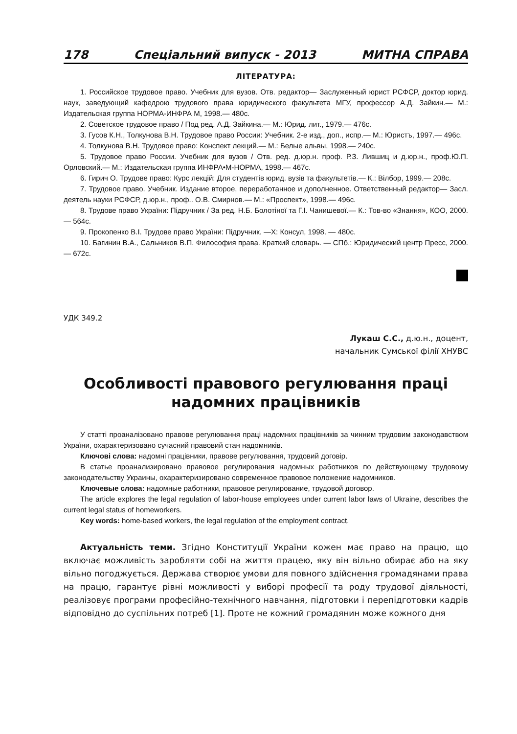178 Спеціальний випуск - 2013 МИТНА СПРАВА
ЛІТЕРАТУРА:
1. Российское трудовое право. Учебник для вузов. Отв. редактор— Заслуженный юрист РСФСР, доктор юрид. наук, заведующий кафедрою трудового права юридического факультета МГУ, профессор А.Д. Зайкин.— М.: Издательская группа НОРМА-ИНФРА М, 1998.— 480с.
2. Советское трудовое право / Под ред. А.Д. Зайкина.— М.: Юрид. лит., 1979.— 476с.
3. Гусов К.Н., Толкунова В.Н. Трудовое право России: Учебник. 2-е изд., доп., испр.— М.: Юристъ, 1997.— 496с.
4. Толкунова В.Н. Трудовое право: Конспект лекций.— М.: Белые альвы, 1998.— 240с.
5. Трудовое право России. Учебник для вузов / Отв. ред. д.юр.н. проф. Р.З. Лившиц и д.юр.н., проф.Ю.П. Орловский.— М.: Издательская группа ИНФРА•М-НОРМА, 1998.— 467с.
6. Гирич О. Трудове право: Курс лекцій: Для студентів юрид. вузів та факультетів.— К.: Вілбор, 1999.— 208с.
7. Трудовое право. Учебник. Издание второе, переработанное и дополненное. Ответственный редактор— Засл. деятель науки РСФСР, д.юр.н., проф.. О.В. Смирнов.— М.: «Проспект», 1998.— 496с.
8. Трудове право України: Підручник / За ред. Н.Б. Болотіної та Г.І. Чанишевої.— К.: Тов-во «Знання», КОО, 2000.— 564с.
9. Прокопенко В.І. Трудове право України: Підручник. —Х: Консул, 1998. — 480с.
10. Багинин В.А., Сальников В.П. Философия права. Краткий словарь. — СПб.: Юридический центр Пресс, 2000. — 672с.
УДК 349.2
Лукаш С.С., д.ю.н., доцент,
начальник Сумської філії ХНУВС
Особливості правового регулювання праці надомних працівників
У статті проаналізовано правове регулювання праці надомних працівників за чинним трудовим законодавством України, охарактеризовано сучасний правовий стан надомників.
Ключові слова: надомні працівники, правове регулювання, трудовий договір.
В статье проанализировано правовое регулирования надомных работников по действующему трудовому законодательству Украины, охарактеризировано современное правовое положение надомников.
Ключевые слова: надомные работники, правовое регулирование, трудовой договор.
The article explores the legal regulation of labor-house employees under current labor laws of Ukraine, describes the current legal status of homeworkers.
Key words: home-based workers, the legal regulation of the employment contract.
Актуальність теми. Згідно Конституції України кожен має право на працю, що включає можливість заробляти собі на життя працею, яку він вільно обирає або на яку вільно погоджується. Держава створює умови для повного здійснення громадянами права на працю, гарантує рівні можливості у виборі професії та роду трудової діяльності, реалізовує програми професійно-технічного навчання, підготовки і перепідготовки кадрів відповідно до суспільних потреб [1]. Проте не кожний громадянин може кожного дня